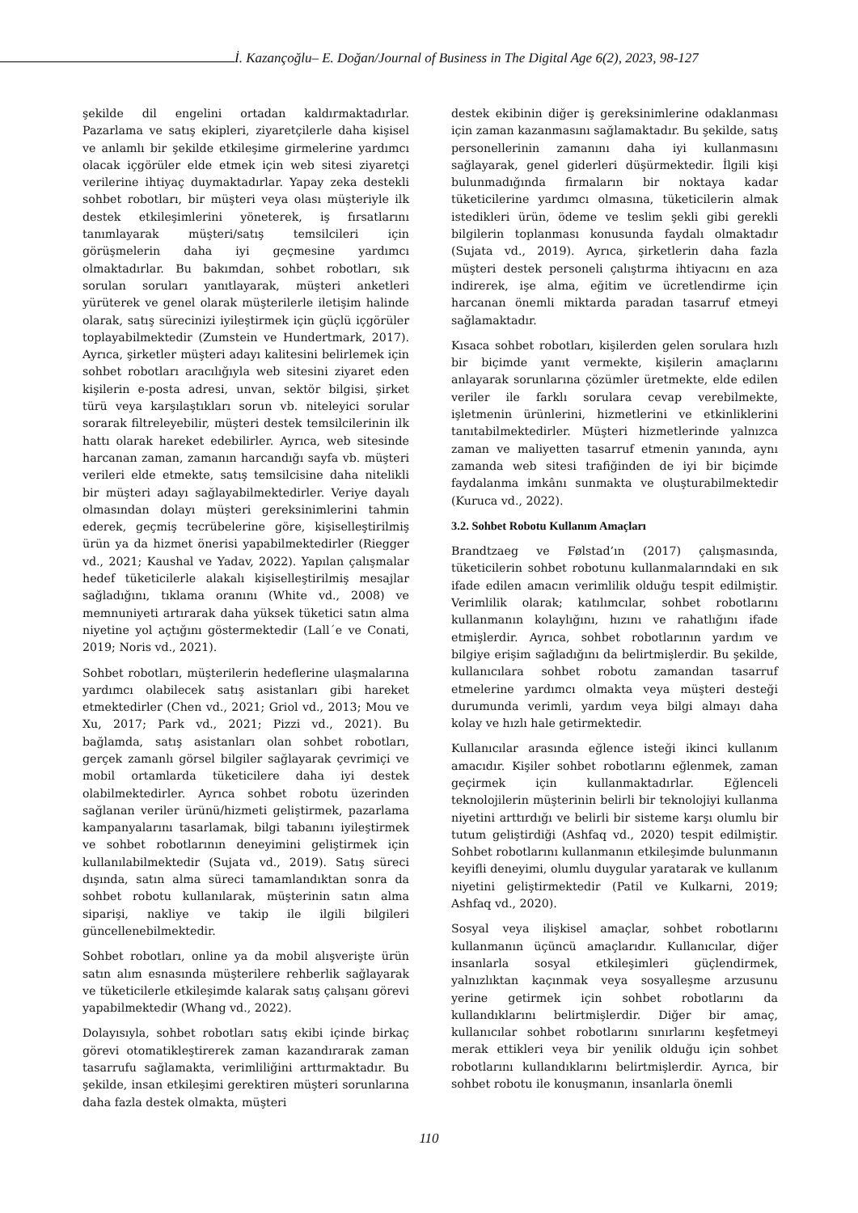İ. Kazançoğlu– E. Doğan/Journal of Business in The Digital Age 6(2), 2023, 98-127
şekilde dil engelini ortadan kaldırmaktadırlar. Pazarlama ve satış ekipleri, ziyaretçilerle daha kişisel ve anlamlı bir şekilde etkileşime girmelerine yardımcı olacak içgörüler elde etmek için web sitesi ziyaretçi verilerine ihtiyaç duymaktadırlar. Yapay zeka destekli sohbet robotları, bir müşteri veya olası müşteriyle ilk destek etkileşimlerini yöneterek, iş fırsatlarını tanımlayarak müşteri/satış temsilcileri için görüşmelerin daha iyi geçmesine yardımcı olmaktadırlar. Bu bakımdan, sohbet robotları, sık sorulan soruları yanıtlayarak, müşteri anketleri yürüterek ve genel olarak müşterilerle iletişim halinde olarak, satış sürecinizi iyileştirmek için güçlü içgörüler toplayabilmektedir (Zumstein ve Hundertmark, 2017). Ayrıca, şirketler müşteri adayı kalitesini belirlemek için sohbet robotları aracılığıyla web sitesini ziyaret eden kişilerin e-posta adresi, unvan, sektör bilgisi, şirket türü veya karşılaştıkları sorun vb. niteleyici sorular sorarak filtreleyebilir, müşteri destek temsilcilerinin ilk hattı olarak hareket edebilirler. Ayrıca, web sitesinde harcanan zaman, zamanın harcandığı sayfa vb. müşteri verileri elde etmekte, satış temsilcisine daha nitelikli bir müşteri adayı sağlayabilmektedirler. Veriye dayalı olmasından dolayı müşteri gereksinimlerini tahmin ederek, geçmiş tecrübelerine göre, kişiselleştirilmiş ürün ya da hizmet önerisi yapabilmektedirler (Riegger vd., 2021; Kaushal ve Yadav, 2022). Yapılan çalışmalar hedef tüketicilerle alakalı kişiselleştirilmiş mesajlar sağladığını, tıklama oranını (White vd., 2008) ve memnuniyeti artırarak daha yüksek tüketici satın alma niyetine yol açtığını göstermektedir (Lall´e ve Conati, 2019; Noris vd., 2021).
Sohbet robotları, müşterilerin hedeflerine ulaşmalarına yardımcı olabilecek satış asistanları gibi hareket etmektedirler (Chen vd., 2021; Griol vd., 2013; Mou ve Xu, 2017; Park vd., 2021; Pizzi vd., 2021). Bu bağlamda, satış asistanları olan sohbet robotları, gerçek zamanlı görsel bilgiler sağlayarak çevrimiçi ve mobil ortamlarda tüketicilere daha iyi destek olabilmektedirler. Ayrıca sohbet robotu üzerinden sağlanan veriler ürünü/hizmeti geliştirmek, pazarlama kampanyalarını tasarlamak, bilgi tabanını iyileştirmek ve sohbet robotlarının deneyimini geliştirmek için kullanılabilmektedir (Sujata vd., 2019). Satış süreci dışında, satın alma süreci tamamlandıktan sonra da sohbet robotu kullanılarak, müşterinin satın alma siparişi, nakliye ve takip ile ilgili bilgileri güncellenebilmektedir.
Sohbet robotları, online ya da mobil alışverişte ürün satın alım esnasında müşterilere rehberlik sağlayarak ve tüketicilerle etkileşimde kalarak satış çalışanı görevi yapabilmektedir (Whang vd., 2022).
Dolayısıyla, sohbet robotları satış ekibi içinde birkaç görevi otomatikleştirerek zaman kazandırarak zaman tasarrufu sağlamakta, verimliliğini arttırmaktadır. Bu şekilde, insan etkileşimi gerektiren müşteri sorunlarına daha fazla destek olmakta, müşteri
destek ekibinin diğer iş gereksinimlerine odaklanması için zaman kazanmasını sağlamaktadır. Bu şekilde, satış personellerinin zamanını daha iyi kullanmasını sağlayarak, genel giderleri düşürmektedir. İlgili kişi bulunmadığında firmaların bir noktaya kadar tüketicilerine yardımcı olmasına, tüketicilerin almak istedikleri ürün, ödeme ve teslim şekli gibi gerekli bilgilerin toplanması konusunda faydalı olmaktadır (Sujata vd., 2019). Ayrıca, şirketlerin daha fazla müşteri destek personeli çalıştırma ihtiyacını en aza indirerek, işe alma, eğitim ve ücretlendirme için harcanan önemli miktarda paradan tasarruf etmeyi sağlamaktadır.
Kısaca sohbet robotları, kişilerden gelen sorulara hızlı bir biçimde yanıt vermekte, kişilerin amaçlarını anlayarak sorunlarına çözümler üretmekte, elde edilen veriler ile farklı sorulara cevap verebilmekte, işletmenin ürünlerini, hizmetlerini ve etkinliklerini tanıtabilmektedirler. Müşteri hizmetlerinde yalnızca zaman ve maliyetten tasarruf etmenin yanında, aynı zamanda web sitesi trafiğinden de iyi bir biçimde faydalanma imkânı sunmakta ve oluşturabilmektedir (Kuruca vd., 2022).
3.2. Sohbet Robotu Kullanım Amaçları
Brandtzaeg ve Følstad’ın (2017) çalışmasında, tüketicilerin sohbet robotunu kullanmalarındaki en sık ifade edilen amacın verimlilik olduğu tespit edilmiştir. Verimlilik olarak; katılımcılar, sohbet robotlarını kullanmanın kolaylığını, hızını ve rahatlığını ifade etmişlerdir. Ayrıca, sohbet robotlarının yardım ve bilgiye erişim sağladığını da belirtmişlerdir. Bu şekilde, kullanıcılara sohbet robotu zamandan tasarruf etmelerine yardımcı olmakta veya müşteri desteği durumunda verimli, yardım veya bilgi almayı daha kolay ve hızlı hale getirmektedir.
Kullanıcılar arasında eğlence isteği ikinci kullanım amacıdır. Kişiler sohbet robotlarını eğlenmek, zaman geçirmek için kullanmaktadırlar. Eğlenceli teknolojilerin müşterinin belirli bir teknolojiyi kullanma niyetini arttırdığı ve belirli bir sisteme karşı olumlu bir tutum geliştirdiği (Ashfaq vd., 2020) tespit edilmiştir. Sohbet robotlarını kullanmanın etkileşimde bulunmanın keyifli deneyimi, olumlu duygular yaratarak ve kullanım niyetini geliştirmektedir (Patil ve Kulkarni, 2019; Ashfaq vd., 2020).
Sosyal veya ilişkisel amaçlar, sohbet robotlarını kullanmanın üçüncü amaçlarıdır. Kullanıcılar, diğer insanlarla sosyal etkileşimleri güçlendirmek, yalnızlıktan kaçınmak veya sosyalleşme arzusunu yerine getirmek için sohbet robotlarını da kullandıklarını belirtmişlerdir. Diğer bir amaç, kullanıcılar sohbet robotlarını sınırlarını keşfetmeyi merak ettikleri veya bir yenilik olduğu için sohbet robotlarını kullandıklarını belirtmişlerdir. Ayrıca, bir sohbet robotu ile konuşmanın, insanlarla önemli
110